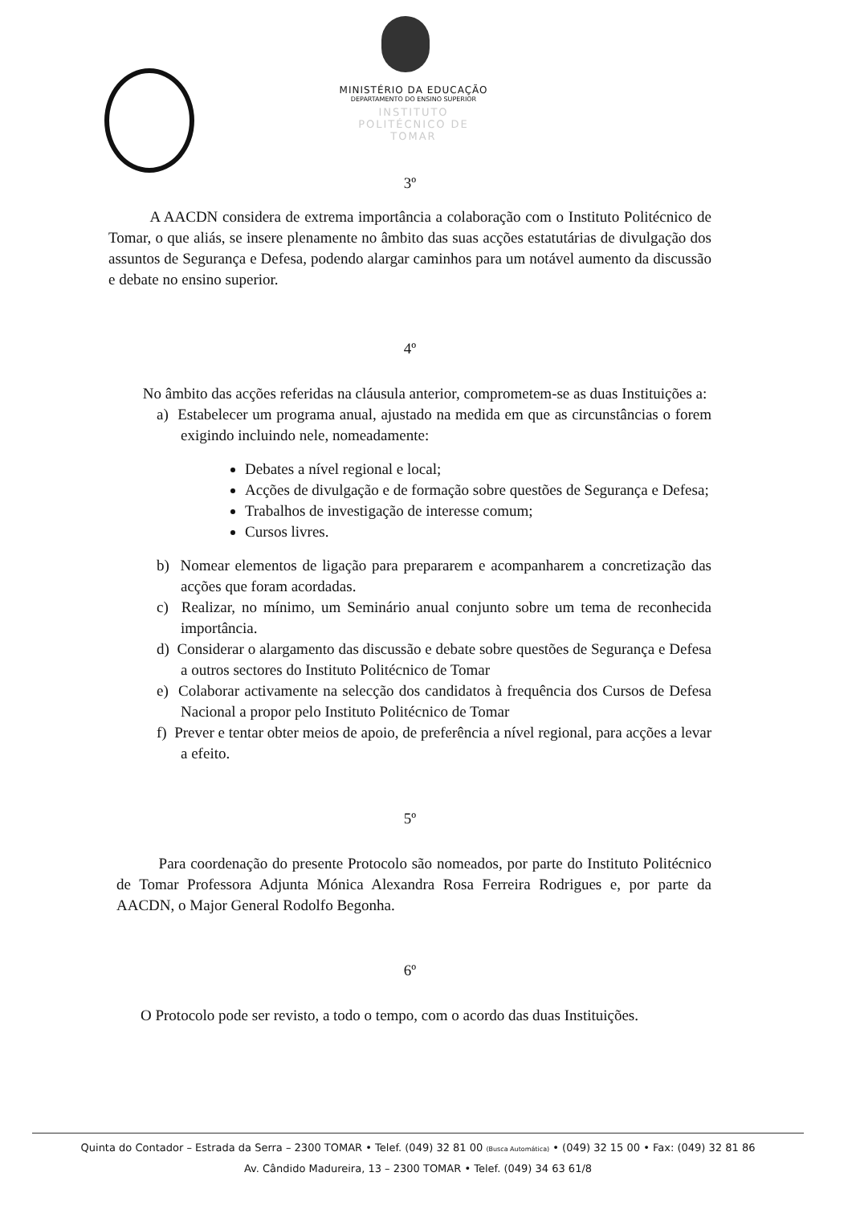MINISTÉRIO DA EDUCAÇÃO
DEPARTAMENTO DO ENSINO SUPERIOR
INSTITUTO POLITÉCNICO DE TOMAR
3º
A AACDN considera de extrema importância a colaboração com o Instituto Politécnico de Tomar, o que aliás, se insere plenamente no âmbito das suas acções estatutárias de divulgação dos assuntos de Segurança e Defesa, podendo alargar caminhos para um notável aumento da discussão e debate no ensino superior.
4º
No âmbito das acções referidas na cláusula anterior, comprometem-se as duas Instituições a:
a) Estabelecer um programa anual, ajustado na medida em que as circunstâncias o forem exigindo incluindo nele, nomeadamente:
Debates a nível regional e local;
Acções de divulgação e de formação sobre questões de Segurança e Defesa;
Trabalhos de investigação de interesse comum;
Cursos livres.
b) Nomear elementos de ligação para prepararem e acompanharem a concretização das acções que foram acordadas.
c) Realizar, no mínimo, um Seminário anual conjunto sobre um tema de reconhecida importância.
d) Considerar o alargamento das discussão e debate sobre questões de Segurança e Defesa a outros sectores do Instituto Politécnico de Tomar
e) Colaborar activamente na selecção dos candidatos à frequência dos Cursos de Defesa Nacional a propor pelo Instituto Politécnico de Tomar
f) Prever e tentar obter meios de apoio, de preferência a nível regional, para acções a levar a efeito.
5º
Para coordenação do presente Protocolo são nomeados, por parte do Instituto Politécnico de Tomar Professora Adjunta Mónica Alexandra Rosa Ferreira Rodrigues e, por parte da AACDN, o Major General Rodolfo Begonha.
6º
O Protocolo pode ser revisto, a todo o tempo, com o acordo das duas Instituições.
Quinta do Contador – Estrada da Serra – 2300 TOMAR • Telef. (049) 32 81 00 (Busca Automática) • (049) 32 15 00 • Fax: (049) 32 81 86
Av. Cândido Madureira, 13 – 2300 TOMAR • Telef. (049) 34 63 61/8